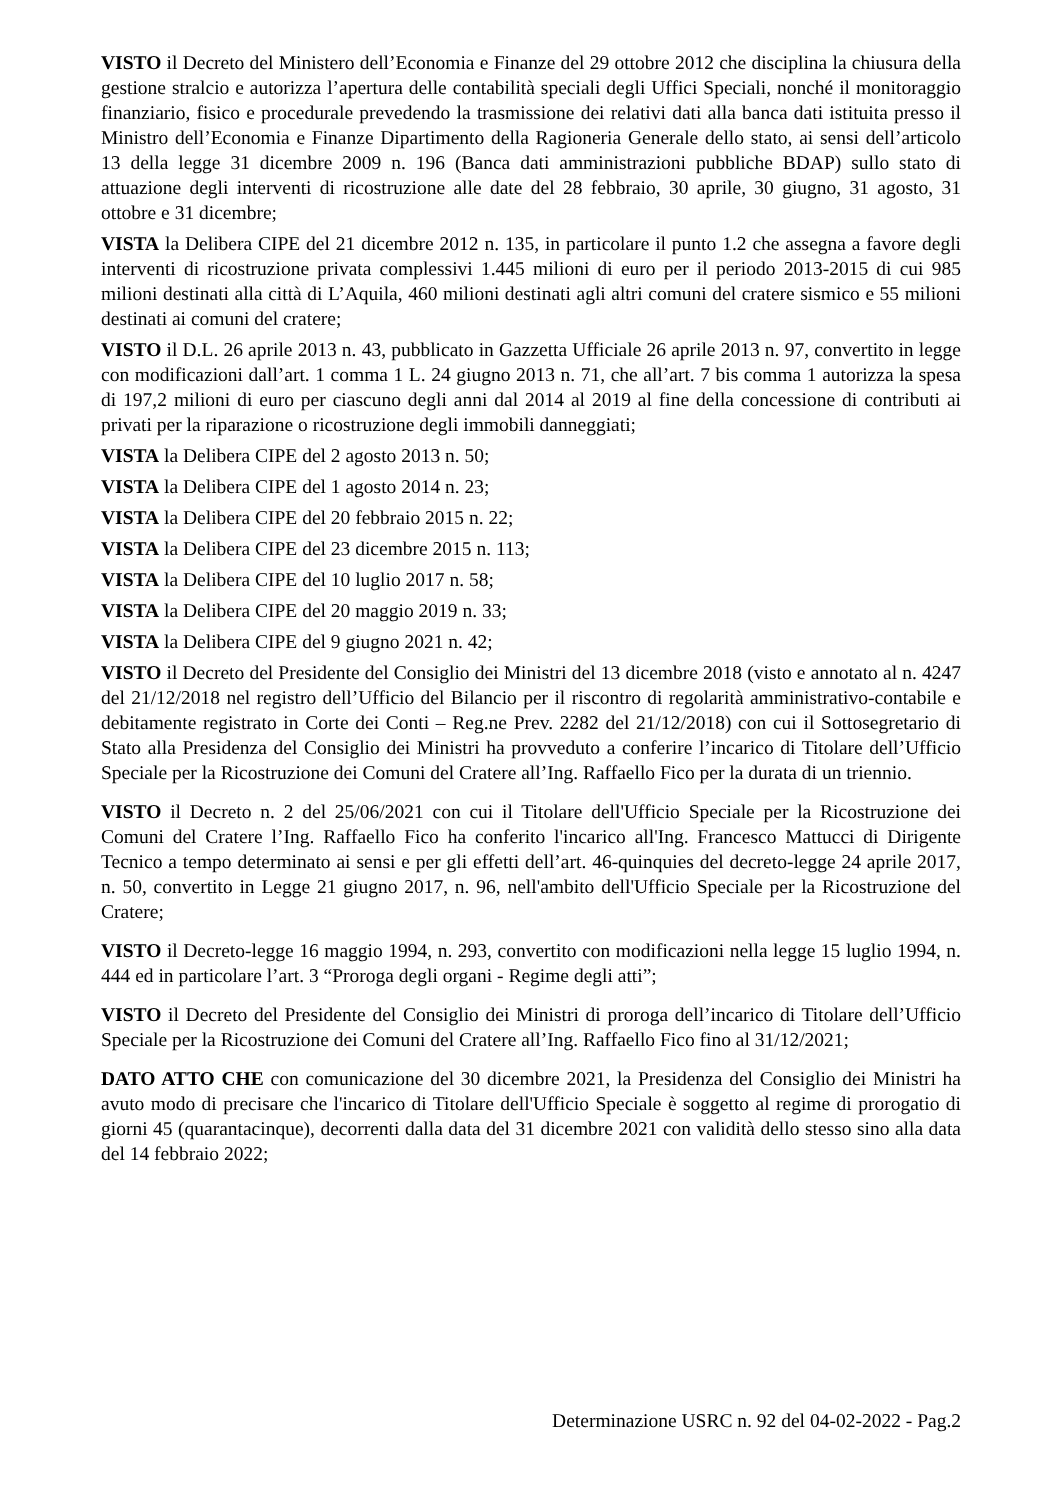VISTO il Decreto del Ministero dell’Economia e Finanze del 29 ottobre 2012 che disciplina la chiusura della gestione stralcio e autorizza l’apertura delle contabilità speciali degli Uffici Speciali, nonché il monitoraggio finanziario, fisico e procedurale prevedendo la trasmissione dei relativi dati alla banca dati istituita presso il Ministro dell’Economia e Finanze Dipartimento della Ragioneria Generale dello stato, ai sensi dell’articolo 13 della legge 31 dicembre 2009 n. 196 (Banca dati amministrazioni pubbliche BDAP) sullo stato di attuazione degli interventi di ricostruzione alle date del 28 febbraio, 30 aprile, 30 giugno, 31 agosto, 31 ottobre e 31 dicembre;
VISTA la Delibera CIPE del 21 dicembre 2012 n. 135, in particolare il punto 1.2 che assegna a favore degli interventi di ricostruzione privata complessivi 1.445 milioni di euro per il periodo 2013-2015 di cui 985 milioni destinati alla città di L’Aquila, 460 milioni destinati agli altri comuni del cratere sismico e 55 milioni destinati ai comuni del cratere;
VISTO il D.L. 26 aprile 2013 n. 43, pubblicato in Gazzetta Ufficiale 26 aprile 2013 n. 97, convertito in legge con modificazioni dall’art. 1 comma 1 L. 24 giugno 2013 n. 71, che all’art. 7 bis comma 1 autorizza la spesa di 197,2 milioni di euro per ciascuno degli anni dal 2014 al 2019 al fine della concessione di contributi ai privati per la riparazione o ricostruzione degli immobili danneggiati;
VISTA la Delibera CIPE del 2 agosto 2013 n. 50;
VISTA la Delibera CIPE del 1 agosto 2014 n. 23;
VISTA la Delibera CIPE del 20 febbraio 2015 n. 22;
VISTA la Delibera CIPE del 23 dicembre 2015 n. 113;
VISTA la Delibera CIPE del 10 luglio 2017 n. 58;
VISTA la Delibera CIPE del 20 maggio 2019 n. 33;
VISTA la Delibera CIPE del 9 giugno 2021 n. 42;
VISTO il Decreto del Presidente del Consiglio dei Ministri del 13 dicembre 2018 (visto e annotato al n. 4247 del 21/12/2018 nel registro dell’Ufficio del Bilancio per il riscontro di regolarità amministrativo-contabile e debitamente registrato in Corte dei Conti – Reg.ne Prev. 2282 del 21/12/2018) con cui il Sottosegretario di Stato alla Presidenza del Consiglio dei Ministri ha provveduto a conferire l’incarico di Titolare dell’Ufficio Speciale per la Ricostruzione dei Comuni del Cratere all’Ing. Raffaello Fico per la durata di un triennio.
VISTO il Decreto n. 2 del 25/06/2021 con cui il Titolare dell'Ufficio Speciale per la Ricostruzione dei Comuni del Cratere l’Ing. Raffaello Fico ha conferito l'incarico all'Ing. Francesco Mattucci di Dirigente Tecnico a tempo determinato ai sensi e per gli effetti dell’art. 46-quinquies del decreto-legge 24 aprile 2017, n. 50, convertito in Legge 21 giugno 2017, n. 96, nell'ambito dell'Ufficio Speciale per la Ricostruzione del Cratere;
VISTO il Decreto-legge 16 maggio 1994, n. 293, convertito con modificazioni nella legge 15 luglio 1994, n. 444 ed in particolare l’art. 3 “Proroga degli organi - Regime degli atti”;
VISTO il Decreto del Presidente del Consiglio dei Ministri di proroga dell’incarico di Titolare dell’Ufficio Speciale per la Ricostruzione dei Comuni del Cratere all’Ing. Raffaello Fico fino al 31/12/2021;
DATO ATTO CHE con comunicazione del 30 dicembre 2021, la Presidenza del Consiglio dei Ministri ha avuto modo di precisare che l'incarico di Titolare dell'Ufficio Speciale è soggetto al regime di prorogatio di giorni 45 (quarantacinque), decorrenti dalla data del 31 dicembre 2021 con validità dello stesso sino alla data del 14 febbraio 2022;
Determinazione USRC n. 92 del 04-02-2022 - Pag.2